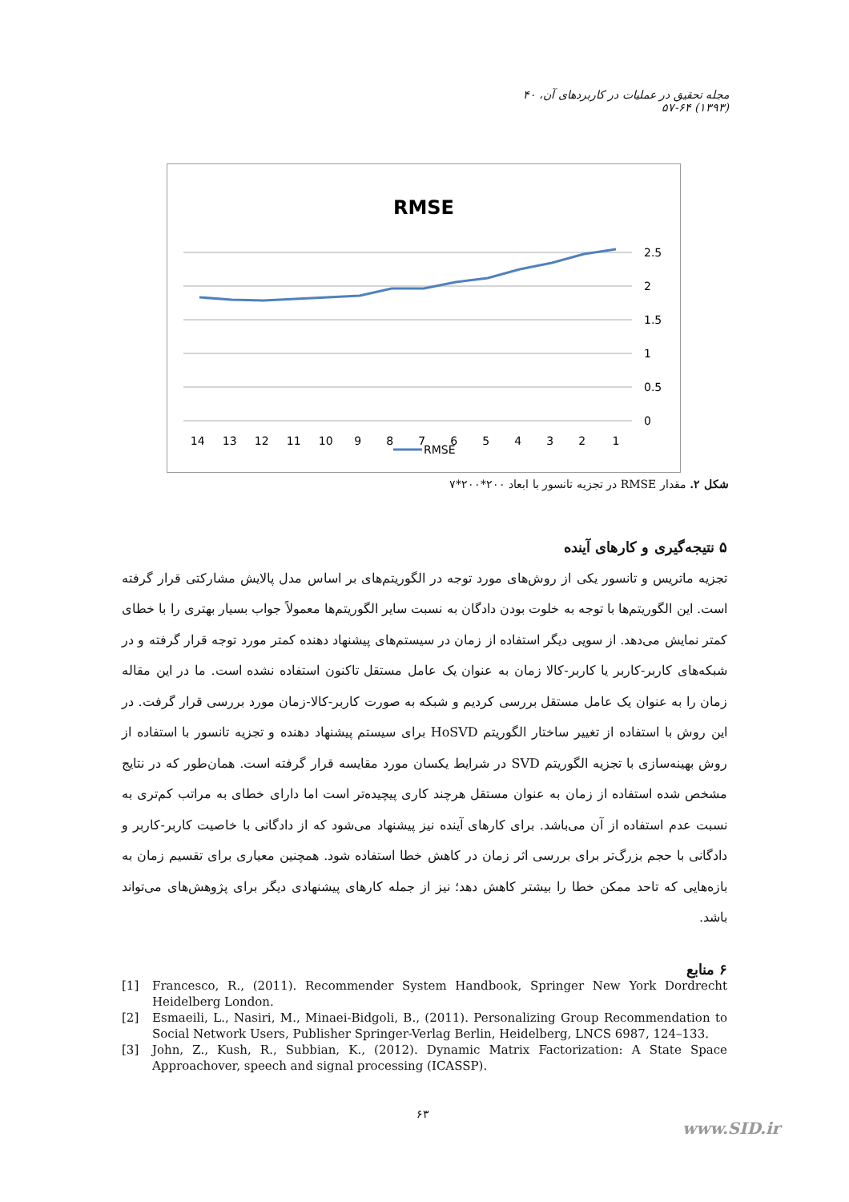مجله تحقیق در عملیات در کاربردهای آن، ۴۰ (۱۳۹۳) ۶۴-۵۷
RMSE
2.5
2
1.5
1
0.5
0
14 13 12 11 10 9 8 7 6 5 4 3 2 1
RMSE
شکل ۲. مقدار RMSE در تجزیه تانسور با ابعاد ۲۰۰*۲۰۰*۷
۵ نتیجه‌گیری و کارهای آینده
تجزیه ماتریس و تانسور یکی از روش‌های مورد توجه در الگوریتم‌های بر اساس مدل پالایش مشارکتی قرار گرفته است. این الگوریتم‌ها با توجه به خلوت بودن دادگان به نسبت سایر الگوریتم‌ها معمولاً جواب بسیار بهتری را با خطای کمتر نمایش می‌دهد. از سویی دیگر استفاده از زمان در سیستم‌های پیشنهاد دهنده کمتر مورد توجه قرار گرفته و در شبکه‌های کاربر-کاربر یا کاربر-کالا زمان به عنوان یک عامل مستقل تاکنون استفاده نشده است. ما در این مقاله زمان را به عنوان یک عامل مستقل بررسی کردیم و شبکه به صورت کاربر-کالا-زمان مورد بررسی قرار گرفت. در این روش با استفاده از تغییر ساختار الگوریتم HoSVD برای سیستم پیشنهاد دهنده و تجزیه تانسور با استفاده از روش بهینه‌سازی با تجزیه الگوریتم SVD در شرایط یکسان مورد مقایسه قرار گرفته است. همان‌طور که در نتایج مشخص شده استفاده از زمان به عنوان مستقل هرچند کاری پیچیده‌تر است اما دارای خطای به مراتب کم‌تری به نسبت عدم استفاده از آن می‌باشد. برای کارهای آینده نیز پیشنهاد می‌شود که از دادگانی با خاصیت کاربر-کاربر و دادگانی با حجم بزرگ‌تر برای بررسی اثر زمان در کاهش خطا استفاده شود. همچنین معیاری برای تقسیم زمان به بازه‌هایی که تاحد ممکن خطا را بیشتر کاهش دهد؛ نیز از جمله کارهای پیشنهادی دیگر برای پژوهش‌های می‌تواند باشد.
۶ منابع
[1] Francesco, R., (2011). Recommender System Handbook, Springer New York Dordrecht Heidelberg London.
[2] Esmaeili, L., Nasiri, M., Minaei-Bidgoli, B., (2011). Personalizing Group Recommendation to Social Network Users, Publisher Springer-Verlag Berlin, Heidelberg, LNCS 6987, 124–133.
[3] John, Z., Kush, R., Subbian, K., (2012). Dynamic Matrix Factorization: A State Space Approachover, speech and signal processing (ICASSP).
۶۳
www.SID.ir